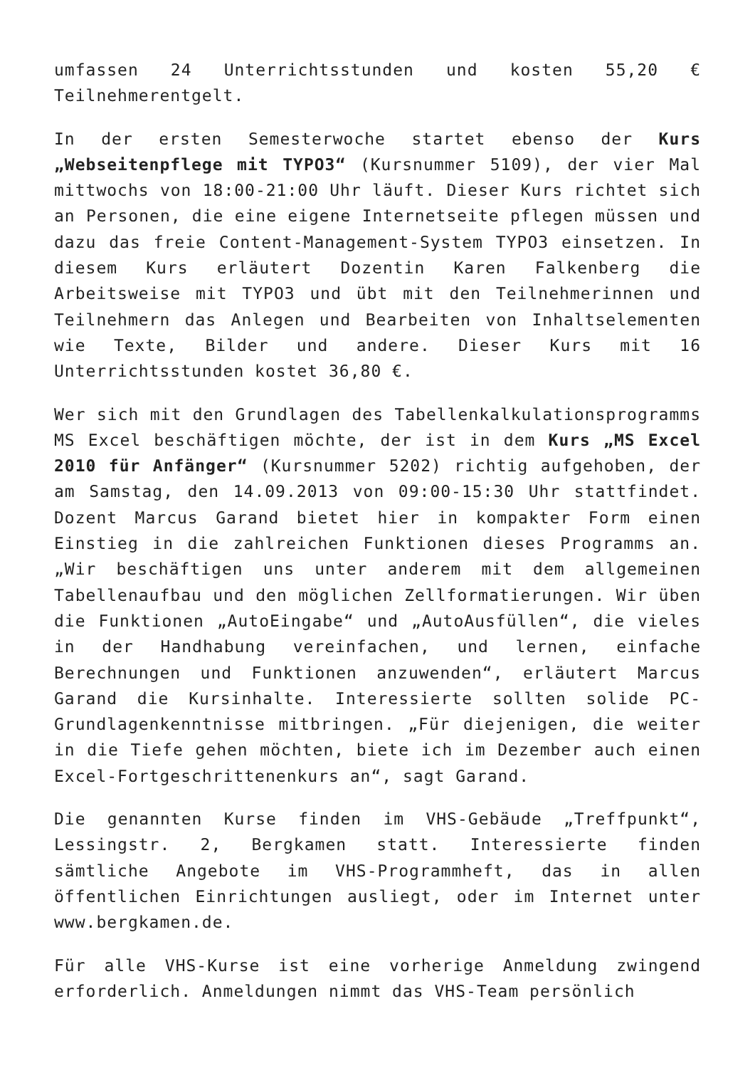umfassen 24 Unterrichtsstunden und kosten 55,20 € Teilnehmerentgelt.
In der ersten Semesterwoche startet ebenso der Kurs „Webseitenpflege mit TYPO3“ (Kursnummer 5109), der vier Mal mittwochs von 18:00-21:00 Uhr läuft. Dieser Kurs richtet sich an Personen, die eine eigene Internetseite pflegen müssen und dazu das freie Content-Management-System TYPO3 einsetzen. In diesem Kurs erläutert Dozentin Karen Falkenberg die Arbeitsweise mit TYPO3 und übt mit den Teilnehmerinnen und Teilnehmern das Anlegen und Bearbeiten von Inhaltselementen wie Texte, Bilder und andere. Dieser Kurs mit 16 Unterrichtsstunden kostet 36,80 €.
Wer sich mit den Grundlagen des Tabellenkalkulationsprogramms MS Excel beschäftigen möchte, der ist in dem Kurs „MS Excel 2010 für Anfänger“ (Kursnummer 5202) richtig aufgehoben, der am Samstag, den 14.09.2013 von 09:00-15:30 Uhr stattfindet. Dozent Marcus Garand bietet hier in kompakter Form einen Einstieg in die zahlreichen Funktionen dieses Programms an. „Wir beschäftigen uns unter anderem mit dem allgemeinen Tabellenaufbau und den möglichen Zellformatierungen. Wir üben die Funktionen „AutoEingabe“ und „AutoAusfüllen“, die vieles in der Handhabung vereinfachen, und lernen, einfache Berechnungen und Funktionen anzuwenden“, erläutert Marcus Garand die Kursinhalte. Interessierte sollten solide PC-Grundlagenkenntnisse mitbringen. „Für diejenigen, die weiter in die Tiefe gehen möchten, biete ich im Dezember auch einen Excel-Fortgeschrittenenkurs an“, sagt Garand.
Die genannten Kurse finden im VHS-Gebäude „Treffpunkt“, Lessingstr. 2, Bergkamen statt. Interessierte finden sämtliche Angebote im VHS-Programmheft, das in allen öffentlichen Einrichtungen ausliegt, oder im Internet unter www.bergkamen.de.
Für alle VHS-Kurse ist eine vorherige Anmeldung zwingend erforderlich. Anmeldungen nimmt das VHS-Team persönlich